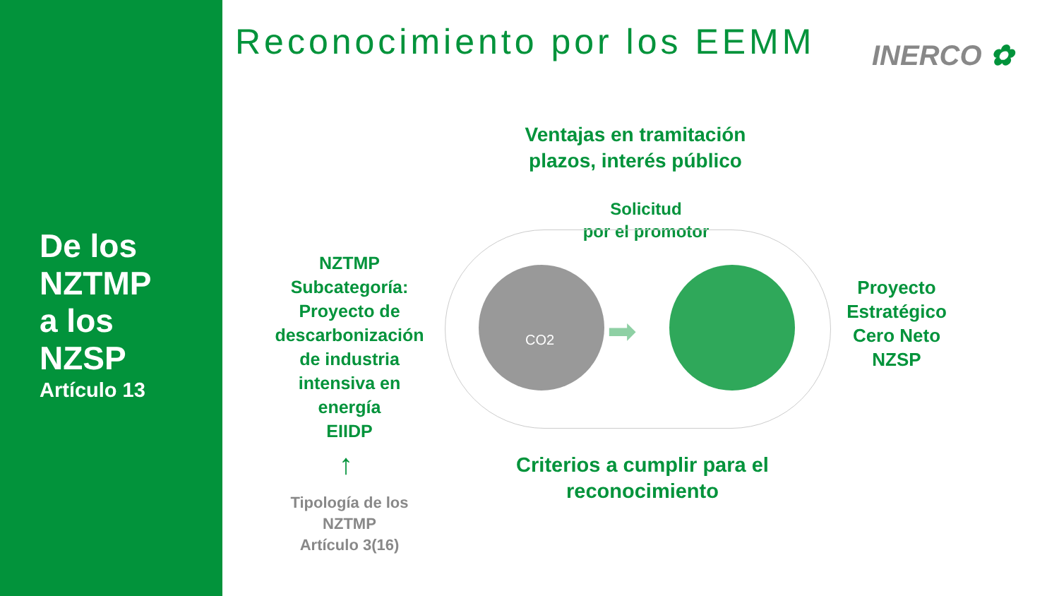De los
NZTMP
a los
NZSP
Artículo 13
Reconocimiento por los EEMM INERCO ✿
Ventajas en tramitación
plazos, interés público
Solicitud
por el promotor
NZTMP
Subcategoría:
Proyecto de
descarbonización
de industria
intensiva en
energía
EIIDP
↑
Tipología de los
NZTMP
Artículo 3(16)
CO2 ➡
Proyecto
Estratégico
Cero Neto
NZSP
Criterios a cumplir para el
reconocimiento